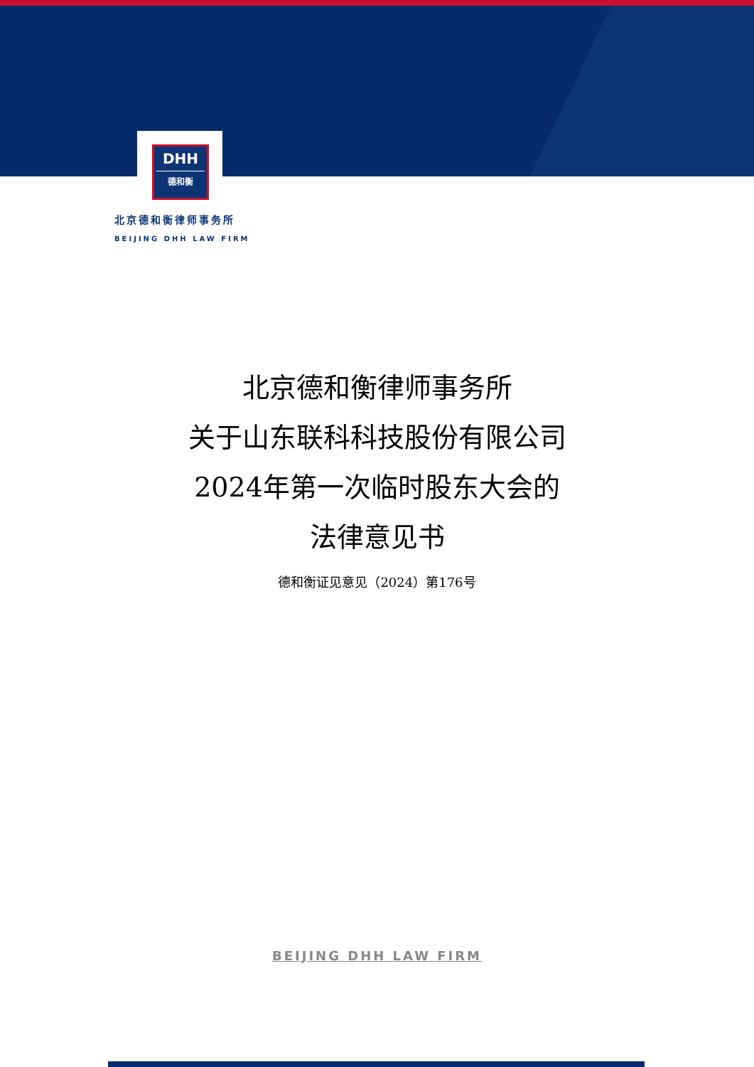DHH
德和衡
北京德和衡律师事务所
BEIJING DHH LAW FIRM
北京德和衡律师事务所
关于山东联科科技股份有限公司
2024年第一次临时股东大会的
法律意见书
德和衡证见意见（2024）第176号
BEIJING DHH LAW FIRM